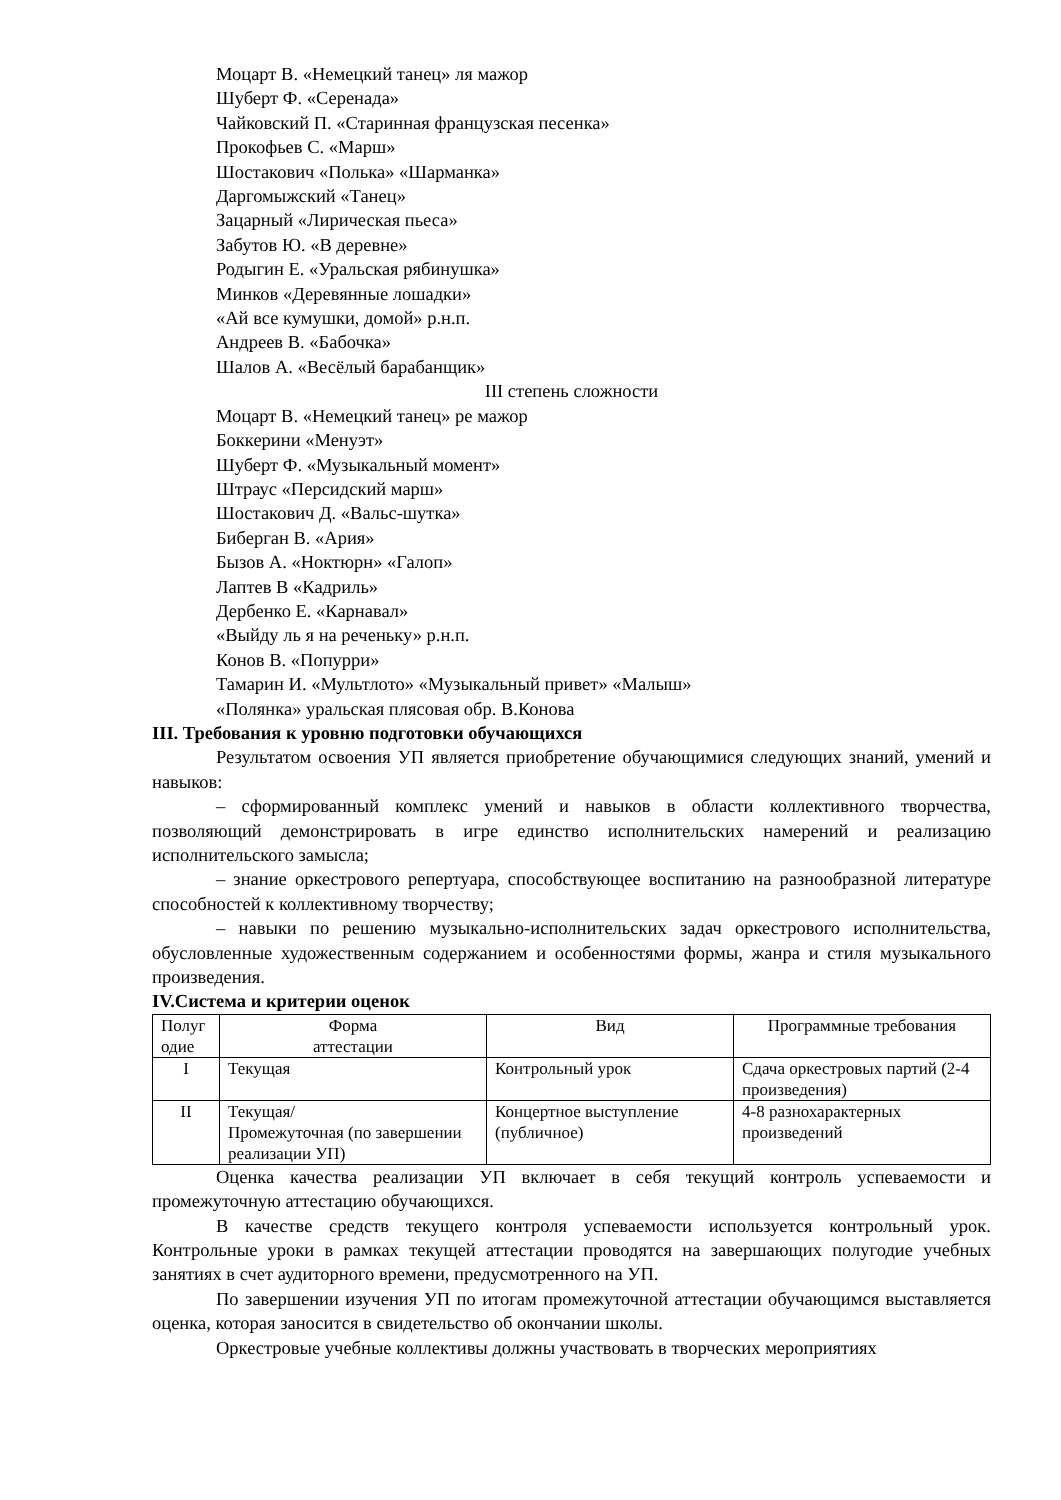Моцарт В. «Немецкий танец» ля мажор
Шуберт Ф. «Серенада»
Чайковский П. «Старинная французская песенка»
Прокофьев С. «Марш»
Шостакович «Полька» «Шарманка»
Даргомыжский «Танец»
Зацарный «Лирическая пьеса»
Забутов Ю. «В деревне»
Родыгин Е. «Уральская рябинушка»
Минков «Деревянные лошадки»
«Ай все кумушки, домой» р.н.п.
Андреев В. «Бабочка»
Шалов А. «Весёлый барабанщик»
III степень сложности
Моцарт В. «Немецкий танец» ре мажор
Боккерини «Менуэт»
Шуберт Ф. «Музыкальный момент»
Штраус «Персидский марш»
Шостакович Д. «Вальс-шутка»
Биберган В. «Ария»
Бызов А. «Ноктюрн» «Галоп»
Лаптев В «Кадриль»
Дербенко Е. «Карнавал»
«Выйду ль я на реченьку» р.н.п.
Конов В. «Попурри»
Тамарин И. «Мультлото» «Музыкальный привет» «Малыш»
«Полянка» уральская плясовая обр. В.Конова
III. Требования к уровню подготовки обучающихся
Результатом освоения УП является приобретение обучающимися следующих знаний, умений и навыков:
– сформированный комплекс умений и навыков в области коллективного творчества, позволяющий демонстрировать в игре единство исполнительских намерений и реализацию исполнительского замысла;
– знание оркестрового репертуара, способствующее воспитанию на разнообразной литературе способностей к коллективному творчеству;
– навыки по решению музыкально-исполнительских задач оркестрового исполнительства, обусловленные художественным содержанием и особенностями формы, жанра и стиля музыкального произведения.
IV.Система и критерии оценок
| Полуг одие | Форма аттестации | Вид | Программные требования |
| I | Текущая | Контрольный урок | Сдача оркестровых партий (2-4 произведения) |
| II | Текущая/ Промежуточная (по завершении реализации УП) | Концертное выступление (публичное) | 4-8 разнохарактерных произведений |
Оценка качества реализации УП включает в себя текущий контроль успеваемости и промежуточную аттестацию обучающихся.
В качестве средств текущего контроля успеваемости используется контрольный урок. Контрольные уроки в рамках текущей аттестации проводятся на завершающих полугодие учебных занятиях в счет аудиторного времени, предусмотренного на УП.
По завершении изучения УП по итогам промежуточной аттестации обучающимся выставляется оценка, которая заносится в свидетельство об окончании школы.
Оркестровые учебные коллективы должны участвовать в творческих мероприятиях